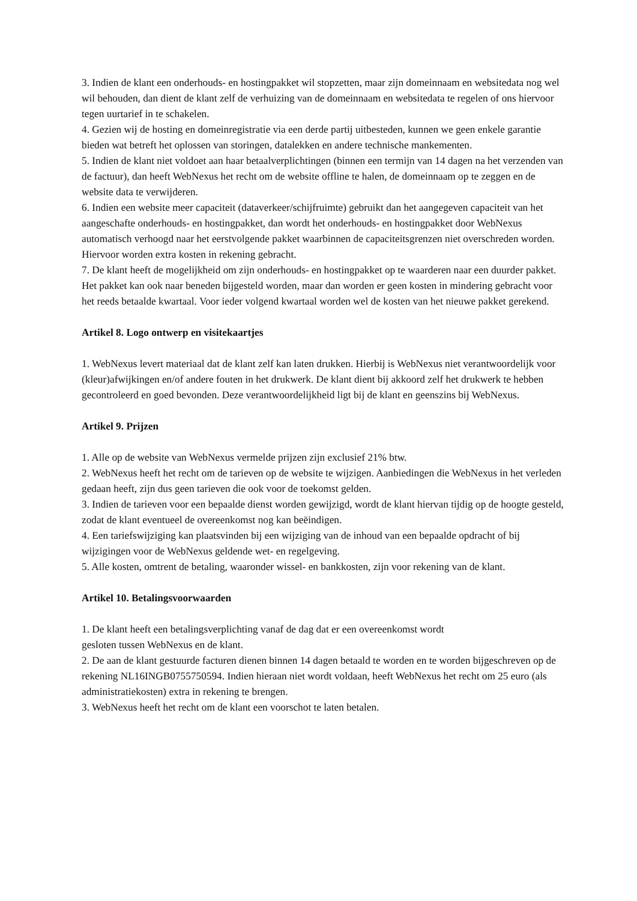3. Indien de klant een onderhouds- en hostingpakket wil stopzetten, maar zijn domeinnaam en websitedata nog wel wil behouden, dan dient de klant zelf de verhuizing van de domeinnaam en websitedata te regelen of ons hiervoor tegen uurtarief in te schakelen.
4. Gezien wij de hosting en domeinregistratie via een derde partij uitbesteden, kunnen we geen enkele garantie bieden wat betreft het oplossen van storingen, datalekken en andere technische mankementen.
5. Indien de klant niet voldoet aan haar betaalverplichtingen (binnen een termijn van 14 dagen na het verzenden van de factuur), dan heeft WebNexus het recht om de website offline te halen, de domeinnaam op te zeggen en de website data te verwijderen.
6. Indien een website meer capaciteit (dataverkeer/schijfruimte) gebruikt dan het aangegeven capaciteit van het aangeschafte onderhouds- en hostingpakket, dan wordt het onderhouds- en hostingpakket door WebNexus automatisch verhoogd naar het eerstvolgende pakket waarbinnen de capaciteitsgrenzen niet overschreden worden. Hiervoor worden extra kosten in rekening gebracht.
7. De klant heeft de mogelijkheid om zijn onderhouds- en hostingpakket op te waarderen naar een duurder pakket. Het pakket kan ook naar beneden bijgesteld worden, maar dan worden er geen kosten in mindering gebracht voor het reeds betaalde kwartaal. Voor ieder volgend kwartaal worden wel de kosten van het nieuwe pakket gerekend.
Artikel 8. Logo ontwerp en visitekaartjes
1. WebNexus levert materiaal dat de klant zelf kan laten drukken. Hierbij is WebNexus niet verantwoordelijk voor (kleur)afwijkingen en/of andere fouten in het drukwerk. De klant dient bij akkoord zelf het drukwerk te hebben gecontroleerd en goed bevonden. Deze verantwoordelijkheid ligt bij de klant en geenszins bij WebNexus.
Artikel 9. Prijzen
1. Alle op de website van WebNexus vermelde prijzen zijn exclusief 21% btw.
2. WebNexus heeft het recht om de tarieven op de website te wijzigen. Aanbiedingen die WebNexus in het verleden gedaan heeft, zijn dus geen tarieven die ook voor de toekomst gelden.
3. Indien de tarieven voor een bepaalde dienst worden gewijzigd, wordt de klant hiervan tijdig op de hoogte gesteld, zodat de klant eventueel de overeenkomst nog kan beëindigen.
4. Een tariefswijziging kan plaatsvinden bij een wijziging van de inhoud van een bepaalde opdracht of bij wijzigingen voor de WebNexus geldende wet- en regelgeving.
5. Alle kosten, omtrent de betaling, waaronder wissel- en bankkosten, zijn voor rekening van de klant.
Artikel 10. Betalingsvoorwaarden
1. De klant heeft een betalingsverplichting vanaf de dag dat er een overeenkomst wordt
gesloten tussen WebNexus en de klant.
2. De aan de klant gestuurde facturen dienen binnen 14 dagen betaald te worden en te worden bijgeschreven op de rekening NL16INGB0755750594. Indien hieraan niet wordt voldaan, heeft WebNexus het recht om 25 euro (als administratiekosten) extra in rekening te brengen.
3. WebNexus heeft het recht om de klant een voorschot te laten betalen.